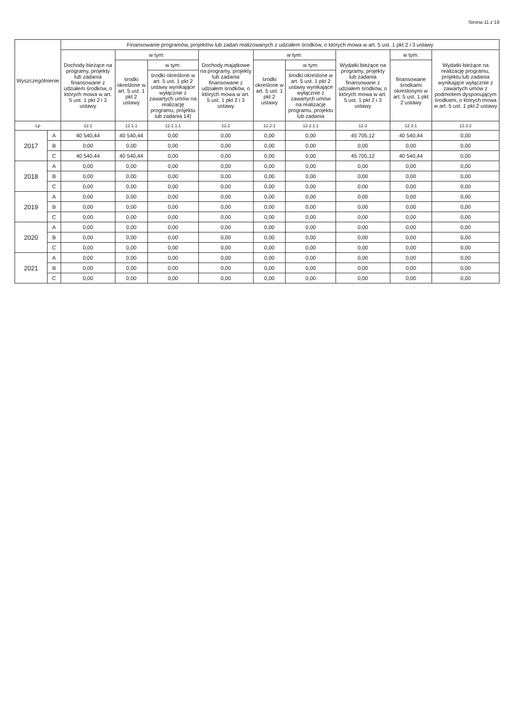Strona 11 z 18
| Wyszczególnienie | | Finansowanie programów, projektów lub zadań realizowanych z udziałem środków, o których mowa w art. 5 ust. 1 pkt 2 i 3 ustawy | | | | | | | | |
| --- | --- | --- | --- | --- | --- | --- | --- | --- | --- | --- |
| | | Dochody bieżące na programy, projekty lub zadania finansowane z udziałem środków, o których mowa w art. 5 ust. 1 pkt 2 i 3 ustawy | w tym: | | Dochody majątkowe na programy, projekty lub zadania finansowane z udziałem środków, o których mowa w art. 5 ust. 1 pkt 2 i 3 ustawy | w tym: | | Wydatki bieżące na programy, projekty lub zadania finansowane z udziałem środków, o których mowa w art. 5 ust. 1 pkt 2 i 3 ustawy | w tym: | Wydatki bieżące na realizację programu, projektu lub zadania wynikające wyłącznie z zawartych umów z podmiotem dysponującym środkami, o których mowa w art. 5 ust. 1 pkt 2 ustawy |
| | | | środki określone w art. 5 ust. 1 pkt 2 ustawy | w tym: | | środki określone w art. 5 ust. 1 pkt 2 ustawy | w tym: | | finansowane środkami określonymi w art. 5 ust. 1 pkt 2 ustawy | |
| | | | | środki określone w art. 5 ust. 1 pkt 2 ustawy wynikające wyłącznie z zawartych umów na realizację programu, projektu lub zadania 14) | | | środki określone w art. 5 ust. 1 pkt 2 ustawy wynikające wyłącznie z zawartych umów na realizację programu, projektu lub zadania | | | |
| Lp | | 12.1 | 12.1.1 | 12.1.1.1 | 12.2 | 12.2.1 | 12.2.1.1 | 12.3 | 12.3.1 | 12.3.2 |
| 2017 | A | 40 540,44 | 40 540,44 | 0,00 | 0,00 | 0,00 | 0,00 | 45 705,12 | 40 540,44 | 0,00 |
| | B | 0,00 | 0,00 | 0,00 | 0,00 | 0,00 | 0,00 | 0,00 | 0,00 | 0,00 |
| | C | 40 540,44 | 40 540,44 | 0,00 | 0,00 | 0,00 | 0,00 | 45 705,12 | 40 540,44 | 0,00 |
| 2018 | A | 0,00 | 0,00 | 0,00 | 0,00 | 0,00 | 0,00 | 0,00 | 0,00 | 0,00 |
| | B | 0,00 | 0,00 | 0,00 | 0,00 | 0,00 | 0,00 | 0,00 | 0,00 | 0,00 |
| | C | 0,00 | 0,00 | 0,00 | 0,00 | 0,00 | 0,00 | 0,00 | 0,00 | 0,00 |
| 2019 | A | 0,00 | 0,00 | 0,00 | 0,00 | 0,00 | 0,00 | 0,00 | 0,00 | 0,00 |
| | B | 0,00 | 0,00 | 0,00 | 0,00 | 0,00 | 0,00 | 0,00 | 0,00 | 0,00 |
| | C | 0,00 | 0,00 | 0,00 | 0,00 | 0,00 | 0,00 | 0,00 | 0,00 | 0,00 |
| 2020 | A | 0,00 | 0,00 | 0,00 | 0,00 | 0,00 | 0,00 | 0,00 | 0,00 | 0,00 |
| | B | 0,00 | 0,00 | 0,00 | 0,00 | 0,00 | 0,00 | 0,00 | 0,00 | 0,00 |
| | C | 0,00 | 0,00 | 0,00 | 0,00 | 0,00 | 0,00 | 0,00 | 0,00 | 0,00 |
| 2021 | A | 0,00 | 0,00 | 0,00 | 0,00 | 0,00 | 0,00 | 0,00 | 0,00 | 0,00 |
| | B | 0,00 | 0,00 | 0,00 | 0,00 | 0,00 | 0,00 | 0,00 | 0,00 | 0,00 |
| | C | 0,00 | 0,00 | 0,00 | 0,00 | 0,00 | 0,00 | 0,00 | 0,00 | 0,00 |